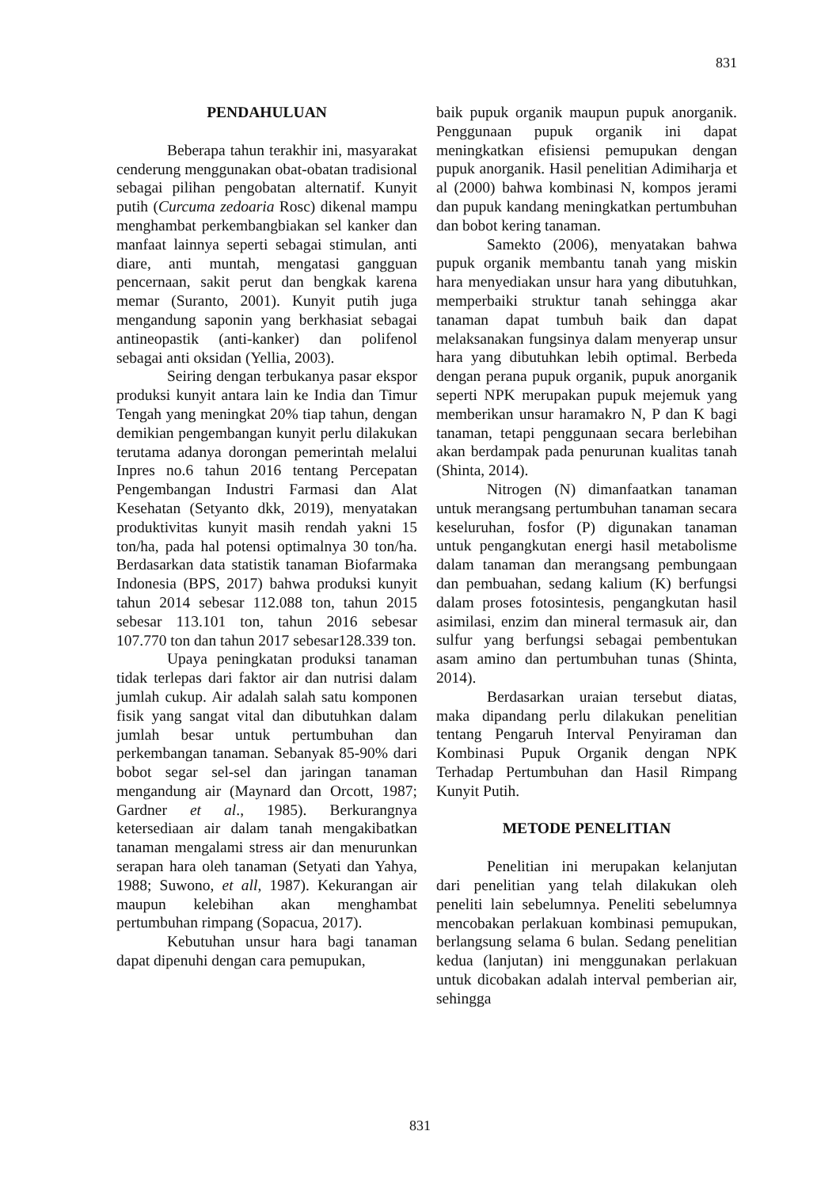831
PENDAHULUAN
Beberapa tahun terakhir ini, masyarakat cenderung menggunakan obat-obatan tradisional sebagai pilihan pengobatan alternatif. Kunyit putih (Curcuma zedoaria Rosc) dikenal mampu menghambat perkembangbiakan sel kanker dan manfaat lainnya seperti sebagai stimulan, anti diare, anti muntah, mengatasi gangguan pencernaan, sakit perut dan bengkak karena memar (Suranto, 2001). Kunyit putih juga mengandung saponin yang berkhasiat sebagai antineopastik (anti-kanker) dan polifenol sebagai anti oksidan (Yellia, 2003).
Seiring dengan terbukanya pasar ekspor produksi kunyit antara lain ke India dan Timur Tengah yang meningkat 20% tiap tahun, dengan demikian pengembangan kunyit perlu dilakukan terutama adanya dorongan pemerintah melalui Inpres no.6 tahun 2016 tentang Percepatan Pengembangan Industri Farmasi dan Alat Kesehatan (Setyanto dkk, 2019), menyatakan produktivitas kunyit masih rendah yakni 15 ton/ha, pada hal potensi optimalnya 30 ton/ha. Berdasarkan data statistik tanaman Biofarmaka Indonesia (BPS, 2017) bahwa produksi kunyit tahun 2014 sebesar 112.088 ton, tahun 2015 sebesar 113.101 ton, tahun 2016 sebesar 107.770 ton dan tahun 2017 sebesar128.339 ton.
Upaya peningkatan produksi tanaman tidak terlepas dari faktor air dan nutrisi dalam jumlah cukup. Air adalah salah satu komponen fisik yang sangat vital dan dibutuhkan dalam jumlah besar untuk pertumbuhan dan perkembangan tanaman. Sebanyak 85-90% dari bobot segar sel-sel dan jaringan tanaman mengandung air (Maynard dan Orcott, 1987; Gardner et al., 1985). Berkurangnya ketersediaan air dalam tanah mengakibatkan tanaman mengalami stress air dan menurunkan serapan hara oleh tanaman (Setyati dan Yahya, 1988; Suwono, et all, 1987). Kekurangan air maupun kelebihan akan menghambat pertumbuhan rimpang (Sopacua, 2017).
Kebutuhan unsur hara bagi tanaman dapat dipenuhi dengan cara pemupukan,
baik pupuk organik maupun pupuk anorganik. Penggunaan pupuk organik ini dapat meningkatkan efisiensi pemupukan dengan pupuk anorganik. Hasil penelitian Adimiharja et al (2000) bahwa kombinasi N, kompos jerami dan pupuk kandang meningkatkan pertumbuhan dan bobot kering tanaman.
Samekto (2006), menyatakan bahwa pupuk organik membantu tanah yang miskin hara menyediakan unsur hara yang dibutuhkan, memperbaiki struktur tanah sehingga akar tanaman dapat tumbuh baik dan dapat melaksanakan fungsinya dalam menyerap unsur hara yang dibutuhkan lebih optimal. Berbeda dengan perana pupuk organik, pupuk anorganik seperti NPK merupakan pupuk mejemuk yang memberikan unsur haramakro N, P dan K bagi tanaman, tetapi penggunaan secara berlebihan akan berdampak pada penurunan kualitas tanah (Shinta, 2014).
Nitrogen (N) dimanfaatkan tanaman untuk merangsang pertumbuhan tanaman secara keseluruhan, fosfor (P) digunakan tanaman untuk pengangkutan energi hasil metabolisme dalam tanaman dan merangsang pembungaan dan pembuahan, sedang kalium (K) berfungsi dalam proses fotosintesis, pengangkutan hasil asimilasi, enzim dan mineral termasuk air, dan sulfur yang berfungsi sebagai pembentukan asam amino dan pertumbuhan tunas (Shinta, 2014).
Berdasarkan uraian tersebut diatas, maka dipandang perlu dilakukan penelitian tentang Pengaruh Interval Penyiraman dan Kombinasi Pupuk Organik dengan NPK Terhadap Pertumbuhan dan Hasil Rimpang Kunyit Putih.
METODE PENELITIAN
Penelitian ini merupakan kelanjutan dari penelitian yang telah dilakukan oleh peneliti lain sebelumnya. Peneliti sebelumnya mencobakan perlakuan kombinasi pemupukan, berlangsung selama 6 bulan. Sedang penelitian kedua (lanjutan) ini menggunakan perlakuan untuk dicobakan adalah interval pemberian air, sehingga
831